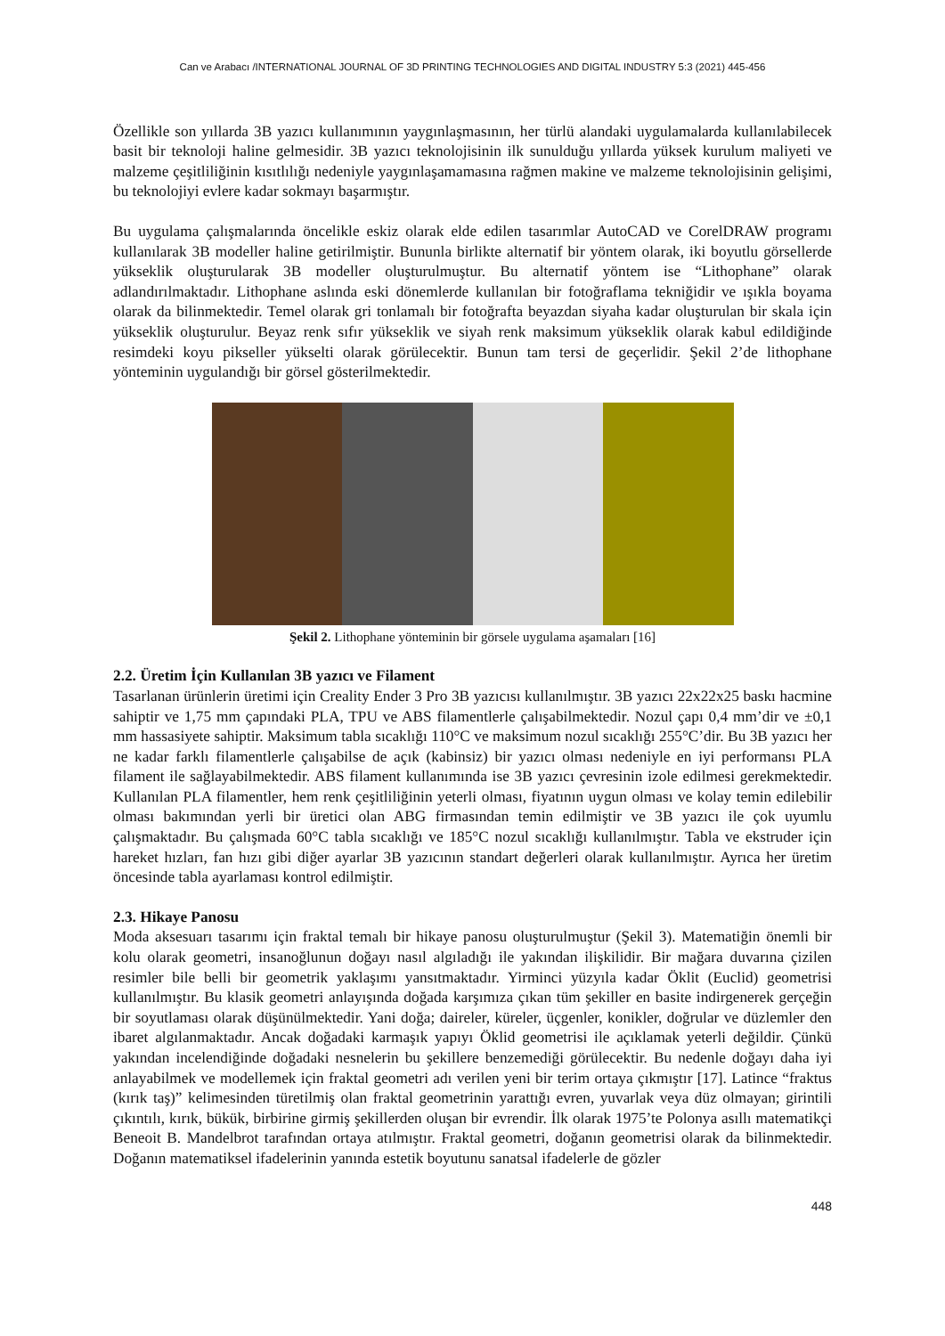Can ve Arabacı /INTERNATIONAL JOURNAL OF 3D PRINTING TECHNOLOGIES AND DIGITAL INDUSTRY 5:3 (2021) 445-456
Özellikle son yıllarda 3B yazıcı kullanımının yaygınlaşmasının, her türlü alandaki uygulamalarda kullanılabilecek basit bir teknoloji haline gelmesidir. 3B yazıcı teknolojisinin ilk sunulduğu yıllarda yüksek kurulum maliyeti ve malzeme çeşitliliğinin kısıtlılığı nedeniyle yaygınlaşamamasına rağmen makine ve malzeme teknolojisinin gelişimi, bu teknolojiyi evlere kadar sokmayı başarmıştır.
Bu uygulama çalışmalarında öncelikle eskiz olarak elde edilen tasarımlar AutoCAD ve CorelDRAW programı kullanılarak 3B modeller haline getirilmiştir. Bununla birlikte alternatif bir yöntem olarak, iki boyutlu görsellerde yükseklik oluşturularak 3B modeller oluşturulmuştur. Bu alternatif yöntem ise “Lithophane” olarak adlandırılmaktadır. Lithophane aslında eski dönemlerde kullanılan bir fotoğraflama tekniğidir ve ışıkla boyama olarak da bilinmektedir. Temel olarak gri tonlamalı bir fotoğrafta beyazdan siyaha kadar oluşturulan bir skala için yükseklik oluşturulur. Beyaz renk sıfır yükseklik ve siyah renk maksimum yükseklik olarak kabul edildiğinde resimdeki koyu pikseller yükselti olarak görülecektir. Bunun tam tersi de geçerlidir. Şekil 2’de lithophane yönteminin uygulandığı bir görsel gösterilmektedir.
Şekil 2. Lithophane yönteminin bir görsele uygulama aşamaları [16]
2.2. Üretim İçin Kullanılan 3B yazıcı ve Filament
Tasarlanan ürünlerin üretimi için Creality Ender 3 Pro 3B yazıcısı kullanılmıştır. 3B yazıcı 22x22x25 baskı hacmine sahiptir ve 1,75 mm çapındaki PLA, TPU ve ABS filamentlerle çalışabilmektedir. Nozul çapı 0,4 mm’dir ve ±0,1 mm hassasiyete sahiptir. Maksimum tabla sıcaklığı 110°C ve maksimum nozul sıcaklığı 255°C’dir. Bu 3B yazıcı her ne kadar farklı filamentlerle çalışabilse de açık (kabinsiz) bir yazıcı olması nedeniyle en iyi performansı PLA filament ile sağlayabilmektedir. ABS filament kullanımında ise 3B yazıcı çevresinin izole edilmesi gerekmektedir. Kullanılan PLA filamentler, hem renk çeşitliliğinin yeterli olması, fiyatının uygun olması ve kolay temin edilebilir olması bakımından yerli bir üretici olan ABG firmasından temin edilmiştir ve 3B yazıcı ile çok uyumlu çalışmaktadır. Bu çalışmada 60°C tabla sıcaklığı ve 185°C nozul sıcaklığı kullanılmıştır. Tabla ve ekstruder için hareket hızları, fan hızı gibi diğer ayarlar 3B yazıcının standart değerleri olarak kullanılmıştır. Ayrıca her üretim öncesinde tabla ayarlaması kontrol edilmiştir.
2.3. Hikaye Panosu
Moda aksesuarı tasarımı için fraktal temalı bir hikaye panosu oluşturulmuştur (Şekil 3). Matematiğin önemli bir kolu olarak geometri, insanoğlunun doğayı nasıl algıladığı ile yakından ilişkilidir. Bir mağara duvarına çizilen resimler bile belli bir geometrik yaklaşımı yansıtmaktadır. Yirminci yüzyıla kadar Öklit (Euclid) geometrisi kullanılmıştır. Bu klasik geometri anlayışında doğada karşımıza çıkan tüm şekiller en basite indirgenerek gerçeğin bir soyutlaması olarak düşünülmektedir. Yani doğa; daireler, küreler, üçgenler, konikler, doğrular ve düzlemler den ibaret algılanmaktadır. Ancak doğadaki karmaşık yapıyı Öklid geometrisi ile açıklamak yeterli değildir. Çünkü yakından incelendiğinde doğadaki nesnelerin bu şekillere benzemediği görülecektir. Bu nedenle doğayı daha iyi anlayabilmek ve modellemek için fraktal geometri adı verilen yeni bir terim ortaya çıkmıştır [17]. Latince “fraktus (kırık taş)” kelimesinden türetilmiş olan fraktal geometrinin yarattığı evren, yuvarlak veya düz olmayan; girintili çıkıntılı, kırık, bükük, birbirine girmiş şekillerden oluşan bir evrendir. İlk olarak 1975’te Polonya asıllı matematikçi Beneoit B. Mandelbrot tarafından ortaya atılmıştır. Fraktal geometri, doğanın geometrisi olarak da bilinmektedir. Doğanın matematiksel ifadelerinin yanında estetik boyutunu sanatsal ifadelerle de gözler
448